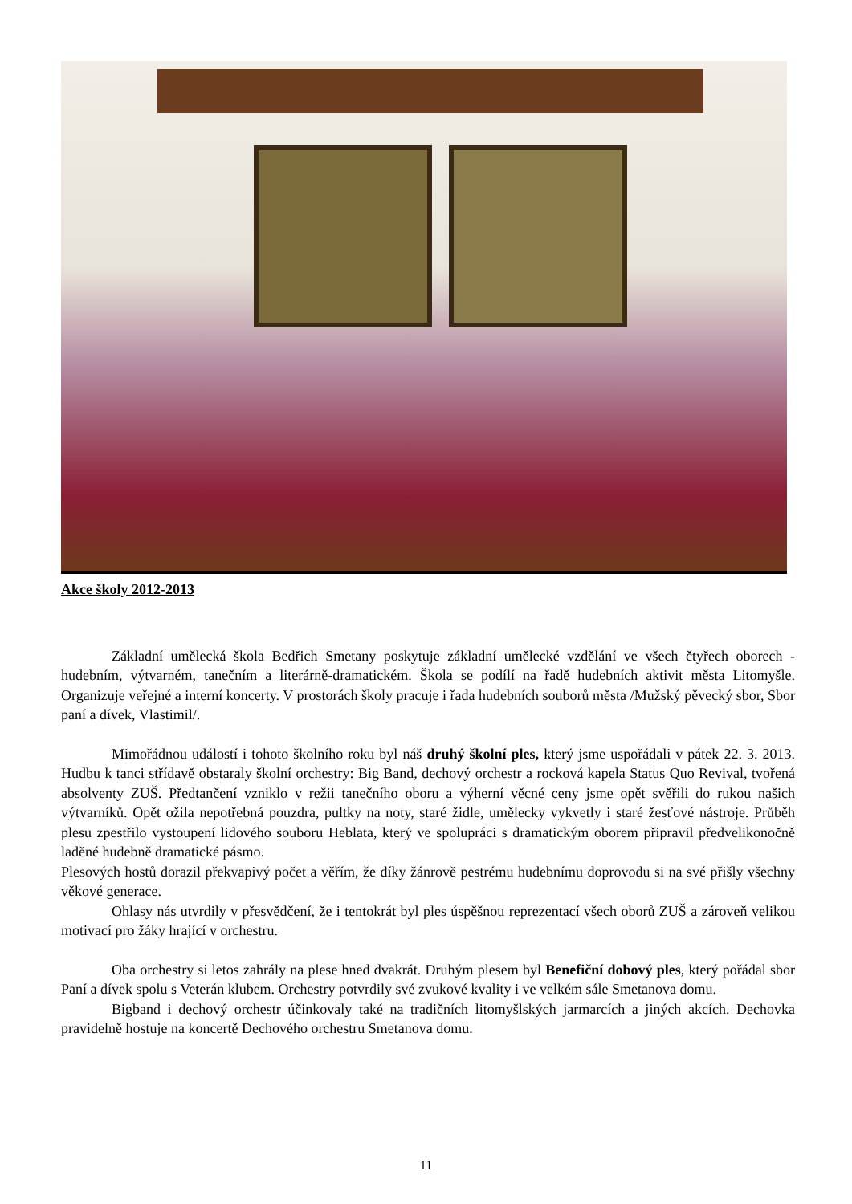Akce školy 2012-2013
Základní umělecká škola Bedřich Smetany poskytuje základní umělecké vzdělání ve všech čtyřech oborech - hudebním, výtvarném, tanečním a literárně-dramatickém. Škola se podílí na řadě hudebních aktivit města Litomyšle. Organizuje veřejné a interní koncerty. V prostorách školy pracuje i řada hudebních souborů města /Mužský pěvecký sbor, Sbor paní a dívek, Vlastimil/.
Mimořádnou událostí i tohoto školního roku byl náš druhý školní ples, který jsme uspořádali v pátek 22. 3. 2013. Hudbu k tanci střídavě obstaraly školní orchestry: Big Band, dechový orchestr a rocková kapela Status Quo Revival, tvořená absolventy ZUŠ. Předtančení vzniklo v režii tanečního oboru a výherní věcné ceny jsme opět svěřili do rukou našich výtvarníků. Opět ožila nepotřebná pouzdra, pultky na noty, staré židle, umělecky vykvetly i staré žesťové nástroje. Průběh plesu zpestřilo vystoupení lidového souboru Heblata, který ve spolupráci s dramatickým oborem připravil předvelikonočně laděné hudebně dramatické pásmo.
Plesových hostů dorazil překvapivý počet a věřím, že díky žánrově pestrému hudebnímu doprovodu si na své přišly všechny věkové generace.
Ohlasy nás utvrdily v přesvědčení, že i tentokrát byl ples úspěšnou reprezentací všech oborů ZUŠ a zároveň velikou motivací pro žáky hrající v orchestru.
Oba orchestry si letos zahrály na plese hned dvakrát. Druhým plesem byl Benefiční dobový ples, který pořádal sbor Paní a dívek spolu s Veterán klubem. Orchestry potvrdily své zvukové kvality i ve velkém sále Smetanova domu.
Bigband i dechový orchestr účinkovaly také na tradičních litomyšlských jarmarcích a jiných akcích. Dechovka pravidelně hostuje na koncertě Dechového orchestru Smetanova domu.
11